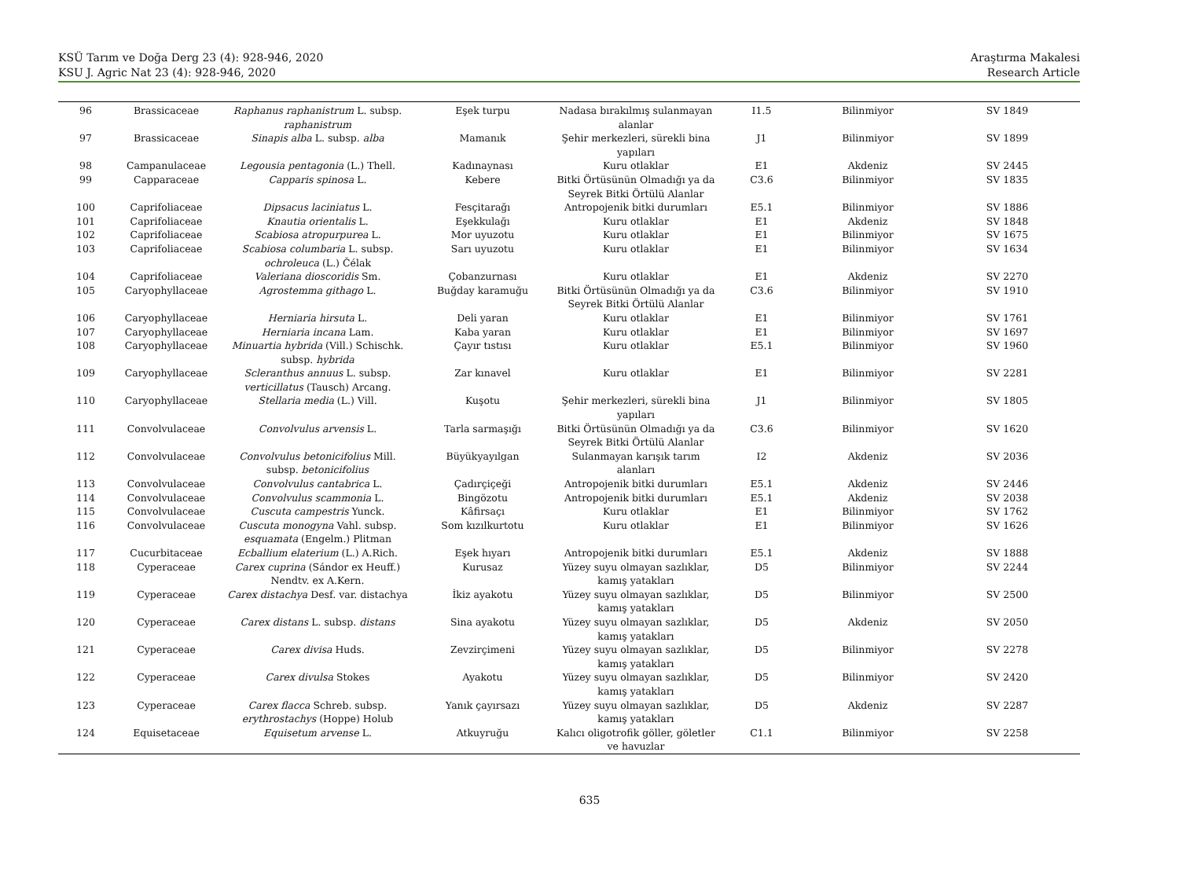KSÜ Tarım ve Doğa Derg 23 (4): 928-946, 2020
KSU J. Agric Nat 23 (4): 928-946, 2020
Araştırma Makalesi
Research Article
| 96 | Brassicaceae | Raphanus raphanistrum L. subsp. raphanistrum | Eşek turpu | Nadasa bırakılmış sulanmayan alanlar | I1.5 | Bilinmiyor | SV 1849 |
| 97 | Brassicaceae | Sinapis alba L. subsp. alba | Mamanık | Şehir merkezleri, sürekli bina yapıları | J1 | Bilinmiyor | SV 1899 |
| 98 | Campanulaceae | Legousia pentagonia (L.) Thell. | Kadınaynası | Kuru otlaklar | E1 | Akdeniz | SV 2445 |
| 99 | Capparaceae | Capparis spinosa L. | Kebere | Bitki Örtüsünün Olmadığı ya da Seyrek Bitki Örtülü Alanlar | C3.6 | Bilinmiyor | SV 1835 |
| 100 | Caprifoliaceae | Dipsacus laciniatus L. | Fesçitarağı | Antropojenik bitki durumları | E5.1 | Bilinmiyor | SV 1886 |
| 101 | Caprifoliaceae | Knautia orientalis L. | Eşekkulağı | Kuru otlaklar | E1 | Akdeniz | SV 1848 |
| 102 | Caprifoliaceae | Scabiosa atropurpurea L. | Mor uyuzotu | Kuru otlaklar | E1 | Bilinmiyor | SV 1675 |
| 103 | Caprifoliaceae | Scabiosa columbaria L. subsp. ochroleuca (L.) Čélak | Sarı uyuzotu | Kuru otlaklar | E1 | Bilinmiyor | SV 1634 |
| 104 | Caprifoliaceae | Valeriana dioscoridis Sm. | Çobanzurnası | Kuru otlaklar | E1 | Akdeniz | SV 2270 |
| 105 | Caryophyllaceae | Agrostemma githago L. | Buğday karamuğu | Bitki Örtüsünün Olmadığı ya da Seyrek Bitki Örtülü Alanlar | C3.6 | Bilinmiyor | SV 1910 |
| 106 | Caryophyllaceae | Herniaria hirsuta L. | Deli yaran | Kuru otlaklar | E1 | Bilinmiyor | SV 1761 |
| 107 | Caryophyllaceae | Herniaria incana Lam. | Kaba yaran | Kuru otlaklar | E1 | Bilinmiyor | SV 1697 |
| 108 | Caryophyllaceae | Minuartia hybrida (Vill.) Schischk. subsp. hybrida | Çayır tıstısı | Kuru otlaklar | E5.1 | Bilinmiyor | SV 1960 |
| 109 | Caryophyllaceae | Scleranthus annuus L. subsp. verticillatus (Tausch) Arcang. | Zar kınavel | Kuru otlaklar | E1 | Bilinmiyor | SV 2281 |
| 110 | Caryophyllaceae | Stellaria media (L.) Vill. | Kuşotu | Şehir merkezleri, sürekli bina yapıları | J1 | Bilinmiyor | SV 1805 |
| 111 | Convolvulaceae | Convolvulus arvensis L. | Tarla sarmaşığı | Bitki Örtüsünün Olmadığı ya da Seyrek Bitki Örtülü Alanlar | C3.6 | Bilinmiyor | SV 1620 |
| 112 | Convolvulaceae | Convolvulus betonicifolius Mill. subsp. betonicifolius | Büyükyayılgan | Sulanmayan karışık tarım alanları | I2 | Akdeniz | SV 2036 |
| 113 | Convolvulaceae | Convolvulus cantabrica L. | Çadırçiçeği | Antropojenik bitki durumları | E5.1 | Akdeniz | SV 2446 |
| 114 | Convolvulaceae | Convolvulus scammonia L. | Bingözotu | Antropojenik bitki durumları | E5.1 | Akdeniz | SV 2038 |
| 115 | Convolvulaceae | Cuscuta campestris Yunck. | Kâfirsaçı | Kuru otlaklar | E1 | Bilinmiyor | SV 1762 |
| 116 | Convolvulaceae | Cuscuta monogyna Vahl. subsp. esquamata (Engelm.) Plitman | Som kızılkurtotu | Kuru otlaklar | E1 | Bilinmiyor | SV 1626 |
| 117 | Cucurbitaceae | Ecballium elaterium (L.) A.Rich. | Eşek hıyarı | Antropojenik bitki durumları | E5.1 | Akdeniz | SV 1888 |
| 118 | Cyperaceae | Carex cuprina (Sándor ex Heuff.) Nendtv. ex A.Kern. | Kurusaz | Yüzey suyu olmayan sazlıklar, kamış yatakları | D5 | Bilinmiyor | SV 2244 |
| 119 | Cyperaceae | Carex distachya Desf. var. distachya | İkiz ayakotu | Yüzey suyu olmayan sazlıklar, kamış yatakları | D5 | Bilinmiyor | SV 2500 |
| 120 | Cyperaceae | Carex distans L. subsp. distans | Sina ayakotu | Yüzey suyu olmayan sazlıklar, kamış yatakları | D5 | Akdeniz | SV 2050 |
| 121 | Cyperaceae | Carex divisa Huds. | Zevzirçimeni | Yüzey suyu olmayan sazlıklar, kamış yatakları | D5 | Bilinmiyor | SV 2278 |
| 122 | Cyperaceae | Carex divulsa Stokes | Ayakotu | Yüzey suyu olmayan sazlıklar, kamış yatakları | D5 | Bilinmiyor | SV 2420 |
| 123 | Cyperaceae | Carex flacca Schreb. subsp. erythrostachys (Hoppe) Holub | Yanık çayırsazı | Yüzey suyu olmayan sazlıklar, kamış yatakları | D5 | Akdeniz | SV 2287 |
| 124 | Equisetaceae | Equisetum arvense L. | Atkuyruğu | Kalıcı oligotrofik göller, göletler ve havuzlar | C1.1 | Bilinmiyor | SV 2258 |
635